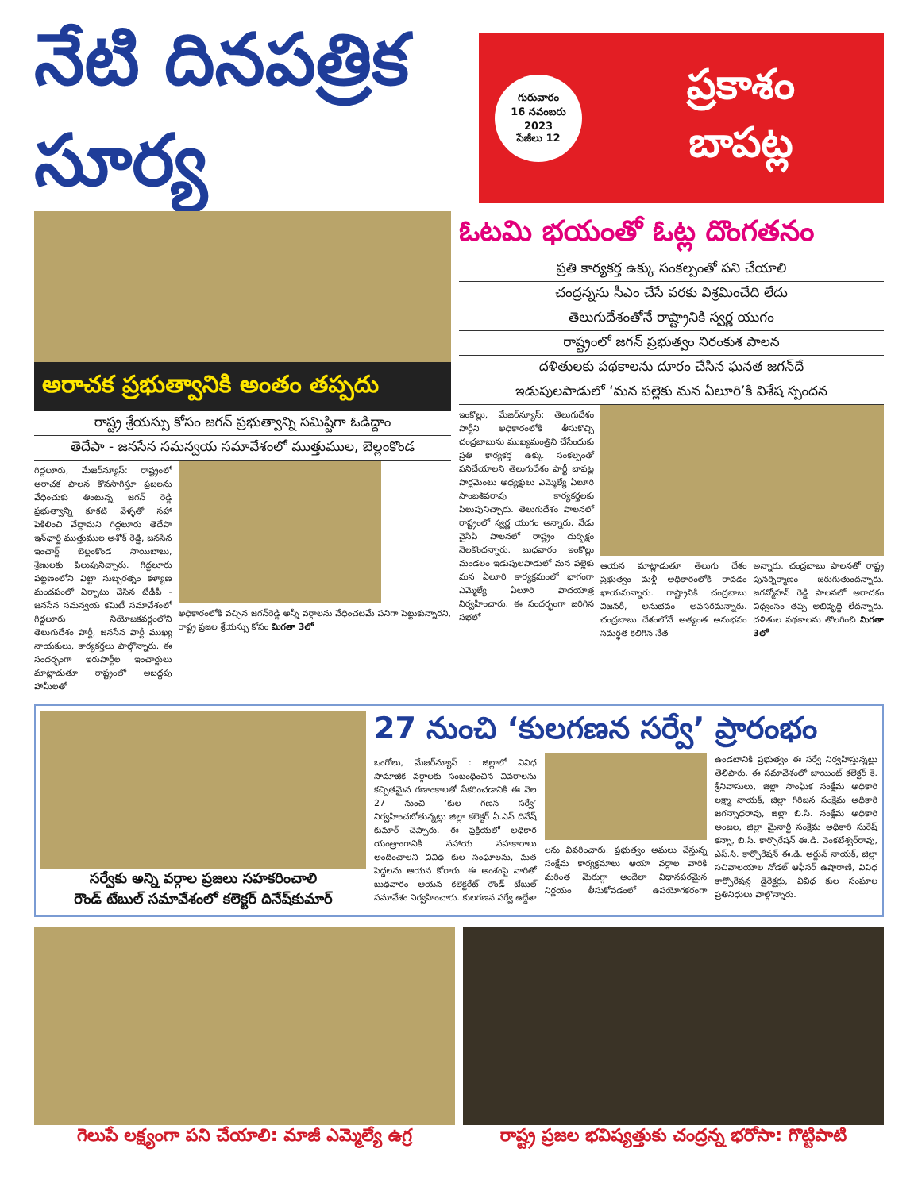నేటి దినపత్రిక సూర్య
గురువారం
16 నవంబరు
2023
పేజీలు 12
ప్రకాశం
బాపట్ల
అరాచక ప్రభుత్వానికి అంతం తప్పదు
రాష్ట్ర శ్రేయస్సు కోసం జగన్ ప్రభుత్వాన్ని సమిష్టిగా ఓడిద్దాం
తెదేపా - జనసేన సమన్వయ సమావేశంలో ముత్తుముల, బెల్లంకొండ
గిద్దలూరు, మేజర్‌న్యూస్: రాష్ట్రంలో అరాచక పాలన కొనసాగిస్తూ ప్రజలను వేధించుకు తింటున్న జగన్ రెడ్డి ప్రభుత్వాన్ని కూకటి వేళ్ళతో సహా పెకిలించి వేద్దామని గిద్దలూరు తెదేపా ఇన్‌ఛార్జి ముత్తుముల అశోక్ రెడ్డి, జనసేన ఇంచార్జ్ బెల్లంకొండ సాయిబాబు, శ్రేణులకు పిలుపునిచ్చారు. గిద్దలూరు పట్టణంలోని విట్టా సుబ్బరత్నం కళ్యాణ మండపంలో ఏర్పాటు చేసిన టీడీపీ - జనసేన సమన్వయ కమిటీ సమావేశంలో గిద్దలూరు నియోజకవర్గంలోని తెలుగుదేశం పార్టీ, జనసేన పార్టీ ముఖ్య నాయకులు, కార్యకర్తలు పాల్గొన్నారు. ఈ సందర్భంగా ఇరుపార్టీల ఇంచార్జులు మాట్లాడుతూ రాష్ట్రంలో అబద్ధపు హామీలతో
అధికారంలోకి వచ్చిన జగన్‌రెడ్డి అన్నీ వర్గాలను వేధించటమే పనిగా పెట్టుకున్నారని, రాష్ట్ర ప్రజల శ్రేయస్సు కోసం మిగతా 3లో
ఓటమి భయంతో ఓట్ల దొంగతనం
ప్రతి కార్యకర్త ఉక్కు సంకల్పంతో పని చేయాలి
చంద్రన్నను సీఎం చేసే వరకు విశ్రమించేది లేదు
తెలుగుదేశంతోనే రాష్ట్రానికి స్వర్ణ యుగం
రాష్ట్రంలో జగన్ ప్రభుత్వం నిరంకుశ పాలన
దళితులకు పథకాలను దూరం చేసిన ఘనత జగన్‌దే
ఇడుపులపాడులో ‘మన పల్లెకు మన ఏలూరి’కి విశేష స్పందన
ఇంకొల్లు, మేజర్‌న్యూస్: తెలుగుదేశం పార్టీని అధికారంలోకి తీసుకొచ్చి చంద్రబాబును ముఖ్యమంత్రిని చేసేందుకు ప్రతి కార్యకర్త ఉక్కు సంకల్పంతో పనిచేయాలని తెలుగుదేశం పార్టీ బాపట్ల పార్లమెంటు అధ్యక్షులు ఎమ్మెల్యే ఏలూరి సాంబశివరావు కార్యకర్తలకు పిలుపునిచ్చారు. తెలుగుదేశం పాలనలో రాష్ట్రంలో స్వర్ణ యుగం అన్నారు. నేడు వైసిపి పాలనలో రాష్ట్రం దుర్భిక్షం నెలకొందన్నారు. బుధవారం ఇంకొల్లు మండలం ఇడుపులపాడులో మన పల్లెకు మన ఏలూరి కార్యక్రమంలో భాగంగా ఎమ్మెల్యే ఏలూరి పాదయాత్ర నిర్వహించారు. ఈ సందర్భంగా జరిగిన సభలో
ఆయన మాట్లాడుతూ తెలుగు దేశం ప్రభుత్వం మళ్లీ అధికారంలోకి రావడం ఖాయమన్నారు. రాష్ట్రానికి చంద్రబాబు విజనరీ, అనుభవం అవసరమన్నారు. చంద్రబాబు దేశంలోనే అత్యంత అనుభవం సమర్థత కలిగిన నేత
అన్నారు. చంద్రబాబు పాలనతో రాష్ట్ర పునర్నిర్మాణం జరుగుతుందన్నారు. జగన్మోహన్ రెడ్డి పాలనలో అరాచకం విధ్వంసం తప్ప అభివృద్ధి లేదన్నారు. దళితుల పథకాలను తొలగించి మిగతా 3లో
సర్వేకు అన్ని వర్గాల ప్రజలు సహకరించాలి
రౌండ్ టేబుల్ సమావేశంలో కలెక్టర్ దినేష్‌కుమార్
27 నుంచి ‘కులగణన సర్వే’ ప్రారంభం
ఒంగోలు, మేజర్‌న్యూస్ : జిల్లాలో వివిధ సామాజిక వర్గాలకు సంబంధించిన వివరాలను కచ్చితమైన గణాంకాలతో సేకరించడానికి ఈ నెల 27 నుంచి ‘కుల గణన సర్వే’ నిర్వహించబోతున్నట్లు జిల్లా కలెక్టర్ ఏ.ఎస్ దినేష్ కుమార్ చెప్పారు. ఈ ప్రక్రియలో అధికార యంత్రాంగానికి సహాయ సహకారాలు అందించాలని వివిధ కుల సంఘాలను, మత పెద్దలను ఆయన కోరారు. ఈ అంశంపై వారితో బుధవారం ఆయన కలెక్టరేట్ రౌండ్ టేబుల్ సమావేశం నిర్వహించారు. కులగణన సర్వే ఉద్దేశా
లను వివరించారు. ప్రభుత్వం అమలు చేస్తున్న సంక్షేమ కార్యక్రమాలు ఆయా వర్గాల వారికి మరింత మెరుగ్గా అందేలా విధానపరమైన నిర్ణయం తీసుకోవడంలో ఉపయోగకరంగా ఉండటానికి ప్రభుత్వం ఈ సర్వే నిర్వహిస్తున్నట్లు తెలిపారు. ఈ సమావేశంలో జాయింట్ కలెక్టర్ కె. శ్రీనివాసులు, జిల్లా సాంఘిక సంక్షేమ అధికారి లక్ష్మా నాయక్, జిల్లా గిరిజన సంక్షేమ అధికారి జగన్నాధరావు, జిల్లా బి.సి. సంక్షేమ అధికారి అంజల, జిల్లా మైనార్టీ సంక్షేమ అధికారి సురేష్ కన్నా, బి.సి. కార్పొరేషన్ ఈ.డి. వెంకటేశ్వర్‌రావు, ఎస్.సి. కార్పొరేషన్ ఈ.డి. అర్జున్ నాయక్, జిల్లా సచివాలయాల నోడల్ ఆఫీసర్ ఉషారాణి, వివిధ కార్పొరేషన్ల డైరెక్టర్లు, వివిధ కుల సంఘాల ప్రతినిధులు పాల్గొన్నారు.
గెలుపే లక్ష్యంగా పని చేయాలి: మాజీ ఎమ్మెల్యే ఉగ్ర
రాష్ట్ర ప్రజల భవిష్యత్తుకు చంద్రన్న భరోసా: గొట్టిపాటి